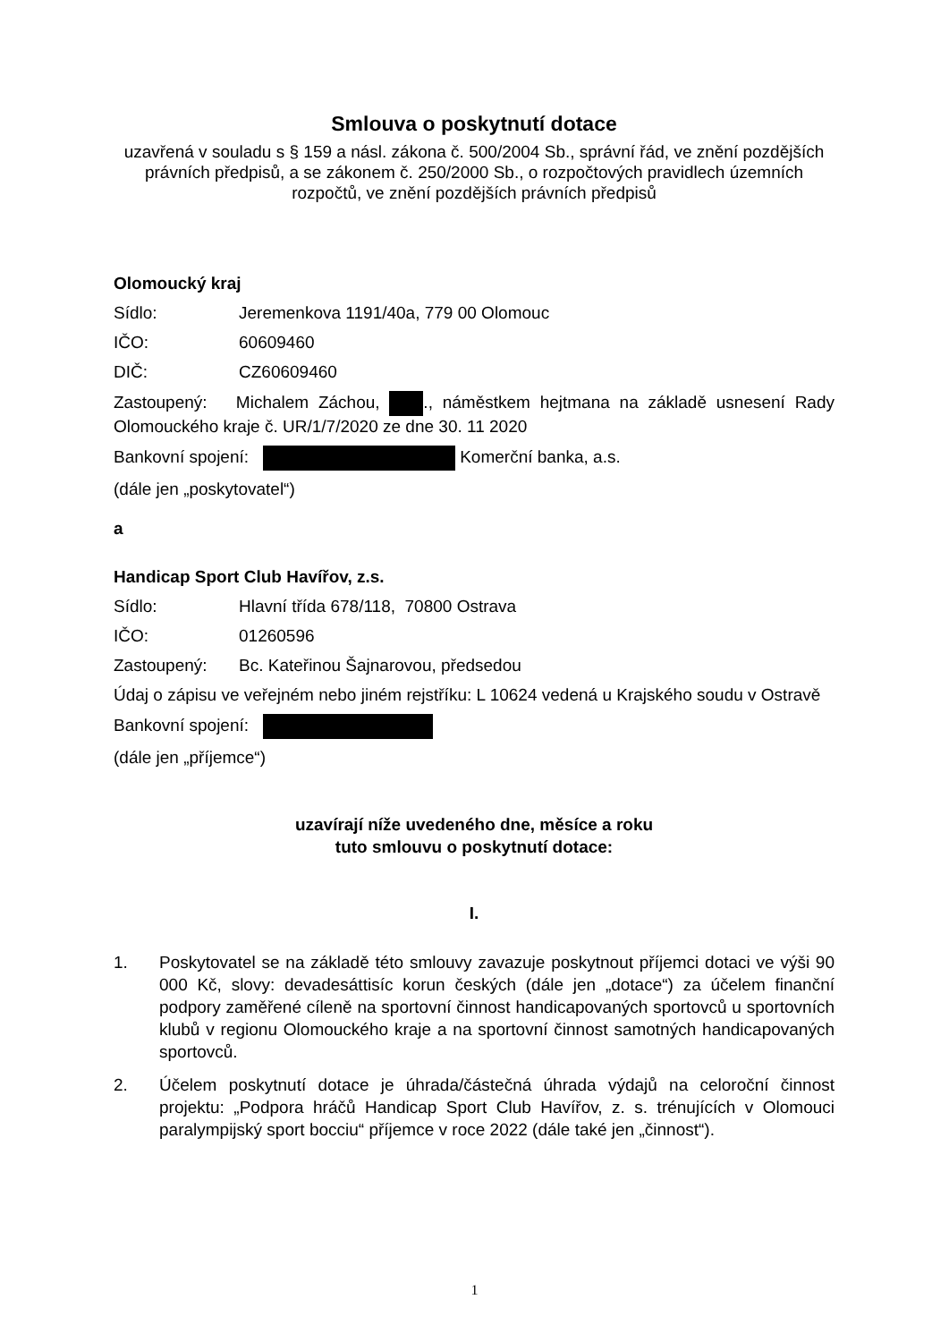Smlouva o poskytnutí dotace
uzavřená v souladu s § 159 a násl. zákona č. 500/2004 Sb., správní řád, ve znění pozdějších právních předpisů, a se zákonem č. 250/2000 Sb., o rozpočtových pravidlech územních rozpočtů, ve znění pozdějších právních předpisů
Olomoucký kraj
Sídlo: Jeremenkova 1191/40a, 779 00 Olomouc
IČO: 60609460
DIČ: CZ60609460
Zastoupený: Michalem Záchou, ., náměstkem hejtmana na základě usnesení Rady Olomouckého kraje č. UR/1/7/2020 ze dne 30. 11 2020
Bankovní spojení: Komerční banka, a.s.
(dále jen „poskytovatel“)
a
Handicap Sport Club Havířov, z.s.
Sídlo: Hlavní třída 678/118, 70800 Ostrava
IČO: 01260596
Zastoupený: Bc. Kateřinou Šajnarovou, předsedou
Údaj o zápisu ve veřejném nebo jiném rejstříku: L 10624 vedená u Krajského soudu v Ostravě
Bankovní spojení:
(dále jen „příjemce“)
uzavírají níže uvedeného dne, měsíce a roku
tuto smlouvu o poskytnutí dotace:
I.
1. Poskytovatel se na základě této smlouvy zavazuje poskytnout příjemci dotaci ve výši 90 000 Kč, slovy: devadesáttisíc korun českých (dále jen „dotace“) za účelem finanční podpory zaměřené cíleně na sportovní činnost handicapovaných sportovců u sportovních klubů v regionu Olomouckého kraje a na sportovní činnost samotných handicapovaných sportovců.
2. Účelem poskytnutí dotace je úhrada/částečná úhrada výdajů na celoroční činnost projektu: „Podpora hráčů Handicap Sport Club Havířov, z. s. trénujících v Olomouci paralympijský sport bocciu“ příjemce v roce 2022 (dále také jen „činnost“).
1